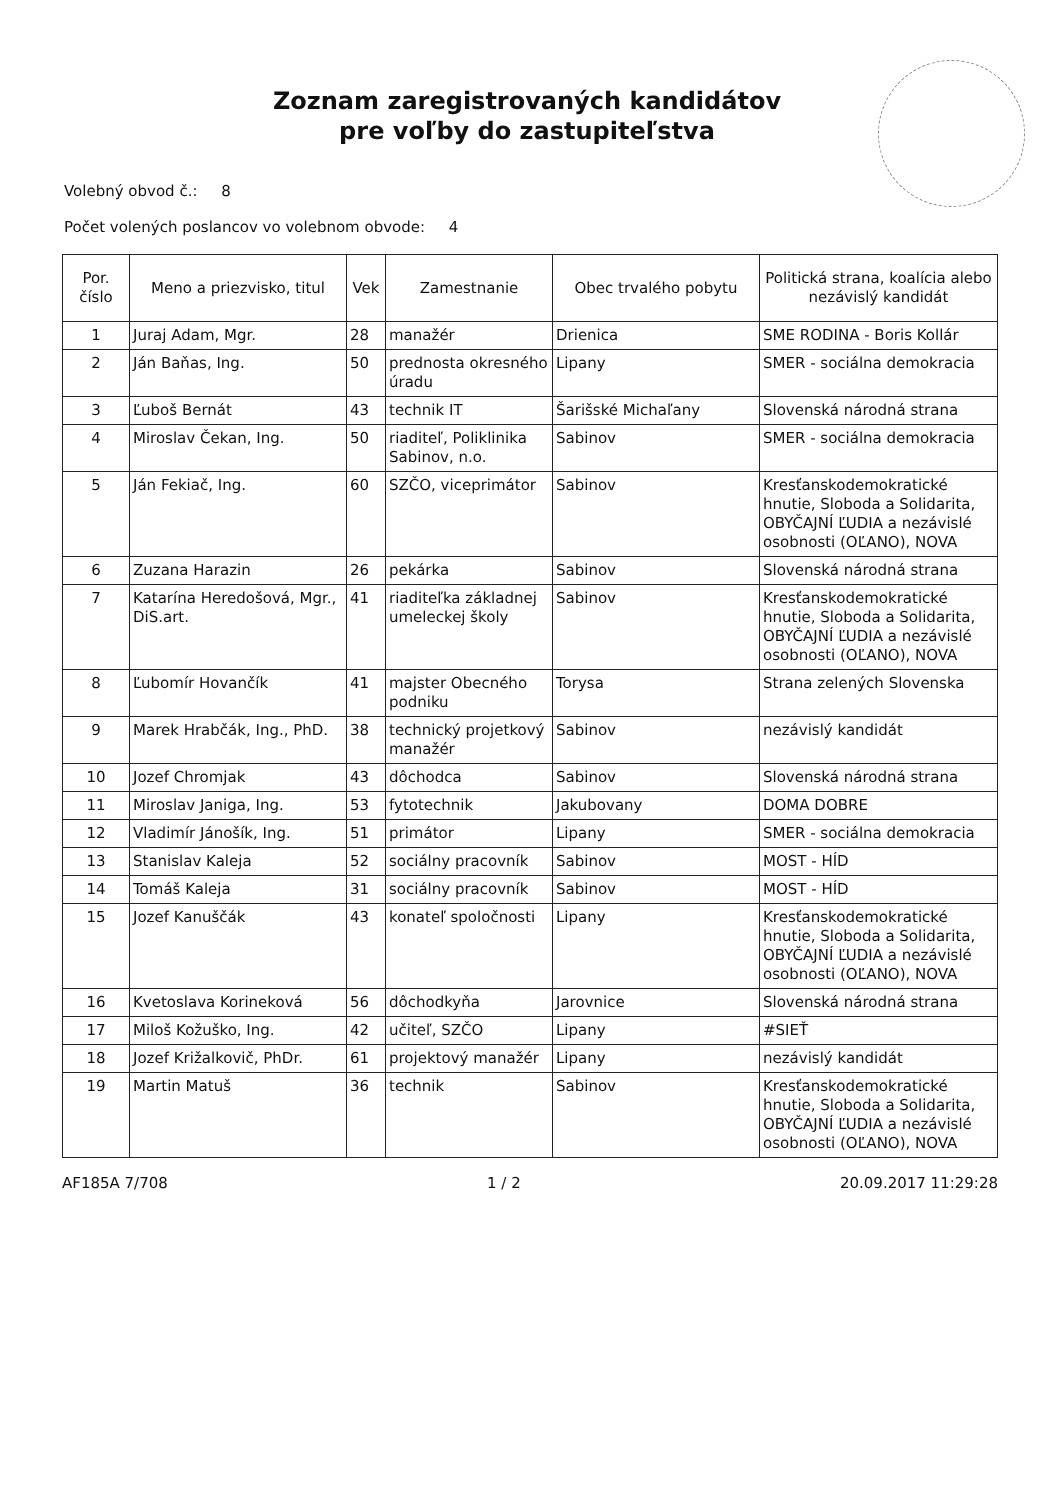Zoznam zaregistrovaných kandidátov
pre voľby do zastupiteľstva
Volebný obvod č.: 8
Počet volených poslancov vo volebnom obvode: 4
| Por. číslo | Meno a priezvisko, titul | Vek | Zamestnanie | Obec trvalého pobytu | Politická strana, koalícia alebo nezávislý kandidát |
| --- | --- | --- | --- | --- | --- |
| 1 | Juraj Adam, Mgr. | 28 | manažér | Drienica | SME RODINA - Boris Kollár |
| 2 | Ján Baňas, Ing. | 50 | prednosta okresného úradu | Lipany | SMER - sociálna demokracia |
| 3 | Ľuboš Bernát | 43 | technik IT | Šarišské Michaľany | Slovenská národná strana |
| 4 | Miroslav Čekan, Ing. | 50 | riaditeľ, Poliklinika Sabinov, n.o. | Sabinov | SMER - sociálna demokracia |
| 5 | Ján Fekiač, Ing. | 60 | SZČO, viceprimátor | Sabinov | Kresťanskodemokratické hnutie, Sloboda a Solidarita, OBYČAJNÍ ĽUDIA a nezávislé osobnosti (OĽANO), NOVA |
| 6 | Zuzana Harazin | 26 | pekárka | Sabinov | Slovenská národná strana |
| 7 | Katarína Heredošová, Mgr., DiS.art. | 41 | riaditeľka základnej umeleckej školy | Sabinov | Kresťanskodemokratické hnutie, Sloboda a Solidarita, OBYČAJNÍ ĽUDIA a nezávislé osobnosti (OĽANO), NOVA |
| 8 | Ľubomír Hovančík | 41 | majster Obecného podniku | Torysa | Strana zelených Slovenska |
| 9 | Marek Hrabčák, Ing., PhD. | 38 | technický projetkový manažér | Sabinov | nezávislý kandidát |
| 10 | Jozef Chromjak | 43 | dôchodca | Sabinov | Slovenská národná strana |
| 11 | Miroslav Janiga, Ing. | 53 | fytotechnik | Jakubovany | DOMA DOBRE |
| 12 | Vladimír Jánošík, Ing. | 51 | primátor | Lipany | SMER - sociálna demokracia |
| 13 | Stanislav Kaleja | 52 | sociálny pracovník | Sabinov | MOST - HÍD |
| 14 | Tomáš Kaleja | 31 | sociálny pracovník | Sabinov | MOST - HÍD |
| 15 | Jozef Kanuščák | 43 | konateľ spoločnosti | Lipany | Kresťanskodemokratické hnutie, Sloboda a Solidarita, OBYČAJNÍ ĽUDIA a nezávislé osobnosti (OĽANO), NOVA |
| 16 | Kvetoslava Korineková | 56 | dôchodkyňa | Jarovnice | Slovenská národná strana |
| 17 | Miloš Kožuško, Ing. | 42 | učiteľ, SZČO | Lipany | #SIEŤ |
| 18 | Jozef Križalkovič, PhDr. | 61 | projektový manažér | Lipany | nezávislý kandidát |
| 19 | Martin Matuš | 36 | technik | Sabinov | Kresťanskodemokratické hnutie, Sloboda a Solidarita, OBYČAJNÍ ĽUDIA a nezávislé osobnosti (OĽANO), NOVA |
AF185A 7/708 1 / 2 20.09.2017 11:29:28